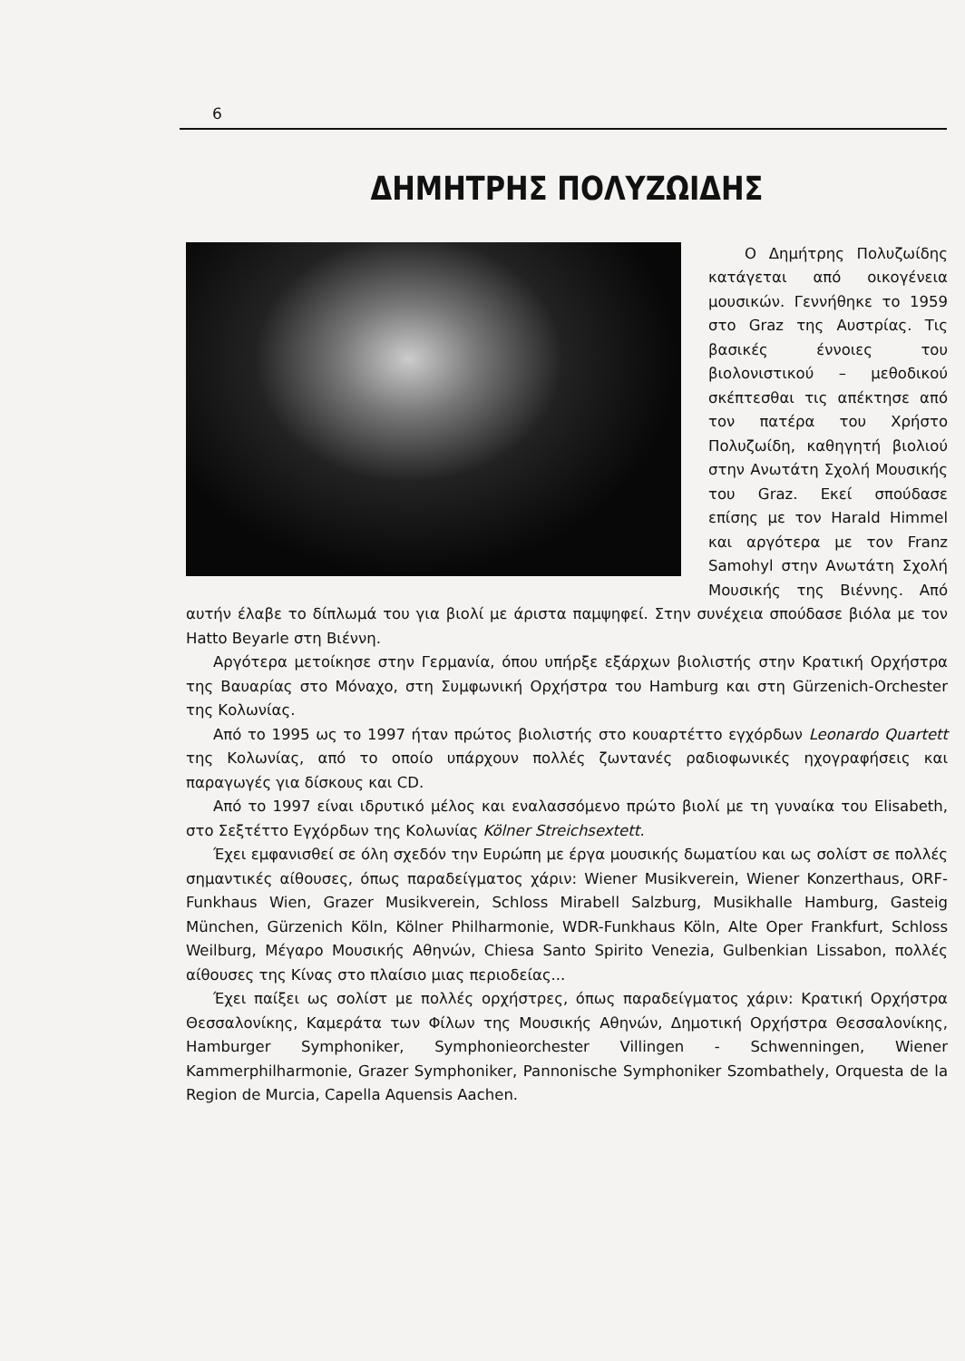6
ΔΗΜΗΤΡΗΣ ΠΟΛΥΖΩΙΔΗΣ
Ο Δημήτρης Πολυζωίδης κατάγεται από οικογένεια μουσικών. Γεννήθηκε το 1959 στο Graz της Αυστρίας. Τις βασικές έννοιες του βιολονιστικού – μεθοδικού σκέπτεσθαι τις απέκτησε από τον πατέρα του Χρήστο Πολυζωίδη, καθηγητή βιολιού στην Ανωτάτη Σχολή Μουσικής του Graz. Εκεί σπούδασε επίσης με τον Harald Himmel και αργότερα με τον Franz Samohyl στην Ανωτάτη Σχολή Μουσικής της Βιέννης. Από αυτήν έλαβε το δίπλωμά του για βιολί με άριστα παμψηφεί. Στην συνέχεια σπούδασε βιόλα με τον Hatto Beyarle στη Βιέννη.
Αργότερα μετοίκησε στην Γερμανία, όπου υπήρξε εξάρχων βιολιστής στην Κρατική Ορχήστρα της Βαυαρίας στο Μόναχο, στη Συμφωνική Ορχήστρα του Hamburg και στη Gürzenich-Orchester της Κολωνίας.
Από το 1995 ως το 1997 ήταν πρώτος βιολιστής στο κουαρτέττο εγχόρδων Leonardo Quartett της Κολωνίας, από το οποίο υπάρχουν πολλές ζωντανές ραδιοφωνικές ηχογραφήσεις και παραγωγές για δίσκους και CD.
Από το 1997 είναι ιδρυτικό μέλος και εναλασσόμενο πρώτο βιολί με τη γυναίκα του Elisabeth, στο Σεξτέττο Εγχόρδων της Κολωνίας Kölner Streichsextett.
Έχει εμφανισθεί σε όλη σχεδόν την Ευρώπη με έργα μουσικής δωματίου και ως σολίστ σε πολλές σημαντικές αίθουσες, όπως παραδείγματος χάριν: Wiener Musikverein, Wiener Konzerthaus, ORF-Funkhaus Wien, Grazer Musikverein, Schloss Mirabell Salzburg, Musikhalle Hamburg, Gasteig München, Gürzenich Köln, Kölner Philharmonie, WDR-Funkhaus Köln, Alte Oper Frankfurt, Schloss Weilburg, Μέγαρο Μουσικής Αθηνών, Chiesa Santo Spirito Venezia, Gulbenkian Lissabon, πολλές αίθουσες της Κίνας στο πλαίσιο μιας περιοδείας...
Έχει παίξει ως σολίστ με πολλές ορχήστρες, όπως παραδείγματος χάριν: Κρατική Ορχήστρα Θεσσαλονίκης, Καμεράτα των Φίλων της Μουσικής Αθηνών, Δημοτική Ορχήστρα Θεσσαλονίκης, Hamburger Symphoniker, Symphonieorchester Villingen - Schwenningen, Wiener Kammerphilharmonie, Grazer Symphoniker, Pannonische Symphoniker Szombathely, Orquesta de la Region de Murcia, Capella Aquensis Aachen.